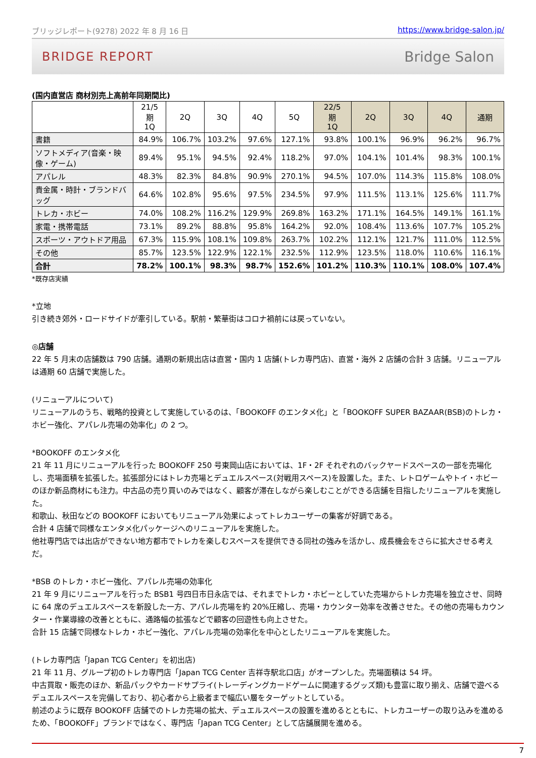ブリッジレポート(9278) 2022 年 8 月 16 日 https://www.bridge-salon.jp/
BRIDGE REPORT Bridge Salon
(国内直営店 商材別売上高前年同期間比)
| | 21/5 期 1Q | 2Q | 3Q | 4Q | 5Q | 22/5 期 1Q | 2Q | 3Q | 4Q | 通期 |
| --- | --- | --- | --- | --- | --- | --- | --- | --- | --- | --- |
| 書籍 | 84.9% | 106.7% | 103.2% | 97.6% | 127.1% | 93.8% | 100.1% | 96.9% | 96.2% | 96.7% |
| ソフトメディア(音楽・映像・ゲーム) | 89.4% | 95.1% | 94.5% | 92.4% | 118.2% | 97.0% | 104.1% | 101.4% | 98.3% | 100.1% |
| アパレル | 48.3% | 82.3% | 84.8% | 90.9% | 270.1% | 94.5% | 107.0% | 114.3% | 115.8% | 108.0% |
| 貴金属・時計・ブランドバッグ | 64.6% | 102.8% | 95.6% | 97.5% | 234.5% | 97.9% | 111.5% | 113.1% | 125.6% | 111.7% |
| トレカ・ホビー | 74.0% | 108.2% | 116.2% | 129.9% | 269.8% | 163.2% | 171.1% | 164.5% | 149.1% | 161.1% |
| 家電・携帯電話 | 73.1% | 89.2% | 88.8% | 95.8% | 164.2% | 92.0% | 108.4% | 113.6% | 107.7% | 105.2% |
| スポーツ・アウトドア用品 | 67.3% | 115.9% | 108.1% | 109.8% | 263.7% | 102.2% | 112.1% | 121.7% | 111.0% | 112.5% |
| その他 | 85.7% | 123.5% | 122.9% | 122.1% | 232.5% | 112.9% | 123.5% | 118.0% | 110.6% | 116.1% |
| 合計 | 78.2% | 100.1% | 98.3% | 98.7% | 152.6% | 101.2% | 110.3% | 110.1% | 108.0% | 107.4% |
*既存店実績
*立地
引き続き郊外・ロードサイドが牽引している。駅前・繁華街はコロナ禍前には戻っていない。
◎店舗
22 年 5 月末の店舗数は 790 店舗。通期の新規出店は直営・国内 1 店舗(トレカ専門店)、直営・海外 2 店舗の合計 3 店舗。リニューアルは通期 60 店舗で実施した。
(リニューアルについて)
リニューアルのうち、戦略的投資として実施しているのは、「BOOKOFF のエンタメ化」と「BOOKOFF SUPER BAZAAR(BSB)のトレカ・ホビー強化、アパレル売場の効率化」の 2 つ。
*BOOKOFF のエンタメ化
21 年 11 月にリニューアルを行った BOOKOFF 250 号東岡山店においては、1F・2F それぞれのバックヤードスペースの一部を売場化し、売場面積を拡張した。拡張部分にはトレカ売場とデュエルスペース(対戦用スペース)を設置した。また、レトロゲームやトイ・ホビーのほか新品商材にも注力。中古品の売り買いのみではなく、顧客が滞在しながら楽しむことができる店舗を目指したリニューアルを実施した。
和歌山、秋田などの BOOKOFF においてもリニューアル効果によってトレカユーザーの集客が好調である。
合計 4 店舗で同様なエンタメ化パッケージへのリニューアルを実施した。
他社専門店では出店ができない地方都市でトレカを楽しむスペースを提供できる同社の強みを活かし、成長機会をさらに拡大させる考えだ。
*BSB のトレカ・ホビー強化、アパレル売場の効率化
21 年 9 月にリニューアルを行った BSB1 号四日市日永店では、それまでトレカ・ホビーとしていた売場からトレカ売場を独立させ、同時に 64 席のデュエルスペースを新設した一方、アパレル売場を約 20%圧縮し、売場・カウンター効率を改善させた。その他の売場もカウンター・作業導線の改善とともに、通路幅の拡張などで顧客の回遊性も向上させた。
合計 15 店舗で同様なトレカ・ホビー強化、アパレル売場の効率化を中心としたリニューアルを実施した。
(トレカ専門店「Japan TCG Center」を初出店)
21 年 11 月、グループ初のトレカ専門店「Japan TCG Center 吉祥寺駅北口店」がオープンした。売場面積は 54 坪。
中古買取・販売のほか、新品パックやカードサプライ(トレーディングカードゲームに関連するグッズ類)も豊富に取り揃え、店舗で遊べるデュエルスペースを完備しており、初心者から上級者まで幅広い層をターゲットとしている。
前述のように既存 BOOKOFF 店舗でのトレカ売場の拡大、デュエルスペースの設置を進めるとともに、トレカユーザーの取り込みを進めるため、「BOOKOFF」ブランドではなく、専門店「Japan TCG Center」として店舗展開を進める。
7